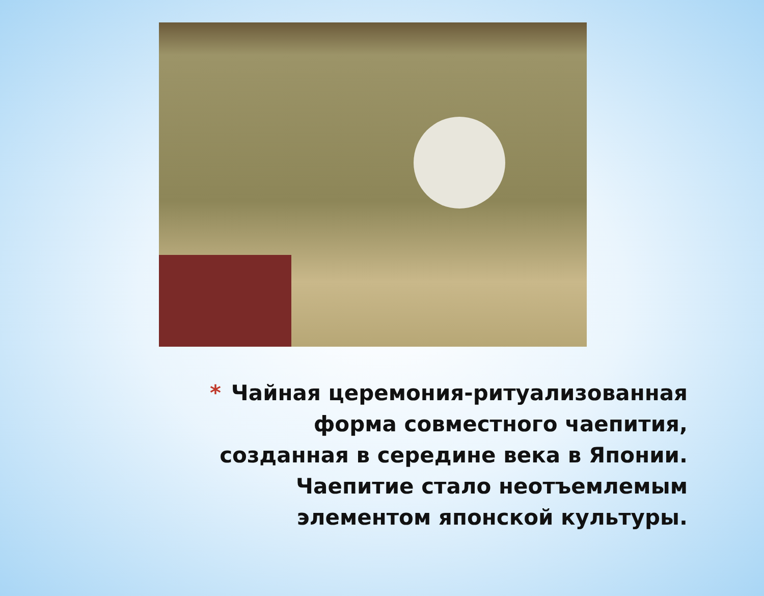* Чайная церемония-ритуализованная форма совместного чаепития, созданная в середине века в Японии. Чаепитие стало неотъемлемым элементом японской культуры.